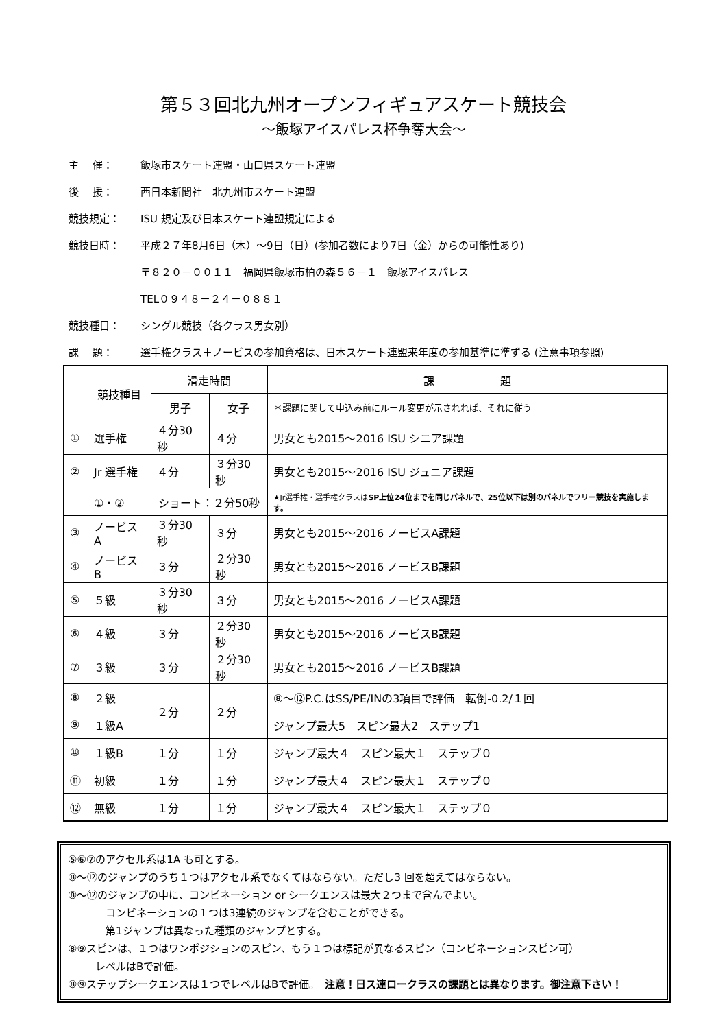第５３回北九州オープンフィギュアスケート競技会
～飯塚アイスパレス杯争奪大会～
主　 催： 飯塚市スケート連盟・山口県スケート連盟
後　 援： 西日本新聞社　北九州市スケート連盟
競技規定： ISU 規定及び日本スケート連盟規定による
競技日時： 平成２７年8月6日（木）～9日（日）(参加者数により7日（金）からの可能性あり)
〒８２０－００１１　福岡県飯塚市柏の森５６－１　飯塚アイスパレス
TEL０９４８－２４－０８８１
競技種目： シングル競技（各クラス男女別）
課　 題： 選手権クラス＋ノービスの参加資格は、日本スケート連盟来年度の参加基準に準ずる (注意事項参照)
| | 競技種目 | 滑走時間 | | 課 題 |
| --- | --- | --- | --- | --- |
| | | 男子 | 女子 | ＊課題に関して申込み前にルール変更が示されれば、それに従う |
| ① | 選手権 | ４分30秒 | ４分 | 男女とも2015～2016 ISU シニア課題 |
| ② | Jr 選手権 | ４分 | ３分30秒 | 男女とも2015～2016 ISU ジュニア課題 |
| | ①・② | ショート：２分50秒 | | ★Jr選手権・選手権クラスは SP上位24位までを同じパネルで、25位以下は別のパネルでフリー競技を実施します。 |
| ③ | ノービスA | ３分30秒 | ３分 | 男女とも2015～2016 ノービスA課題 |
| ④ | ノービスB | ３分 | ２分30秒 | 男女とも2015～2016 ノービスB課題 |
| ⑤ | ５級 | ３分30秒 | ３分 | 男女とも2015～2016 ノービスA課題 |
| ⑥ | ４級 | ３分 | ２分30秒 | 男女とも2015～2016 ノービスB課題 |
| ⑦ | ３級 | ３分 | ２分30秒 | 男女とも2015～2016 ノービスB課題 |
| ⑧ | ２級 | ２分 | ２分 | ⑧～⑫P.C.はSS/PE/INの3項目で評価 転倒-0.2/１回 |
| ⑨ | １級A | | | ジャンプ最大5 スピン最大2 ステップ1 |
| ⑩ | １級B | １分 | １分 | ジャンプ最大４ スピン最大１ ステップ０ |
| ⑪ | 初級 | １分 | １分 | ジャンプ最大４ スピン最大１ ステップ０ |
| ⑫ | 無級 | １分 | １分 | ジャンプ最大４ スピン最大１ ステップ０ |
⑤⑥⑦のアクセル系は1A も可とする。
⑧～⑫のジャンプのうち１つはアクセル系でなくてはならない。ただし3 回を超えてはならない。
⑧～⑫のジャンプの中に、コンビネーション or シークエンスは最大２つまで含んでよい。
コンビネーションの１つは3連続のジャンプを含むことができる。
第1ジャンプは異なった種類のジャンプとする。
⑧⑨スピンは、１つはワンポジションのスピン、もう１つは標記が異なるスピン（コンビネーションスピン可）
レベルはBで評価。
⑧⑨ステップシークエンスは１つでレベルはBで評価。　注意！日ス連ロークラスの課題とは異なります。御注意下さい！